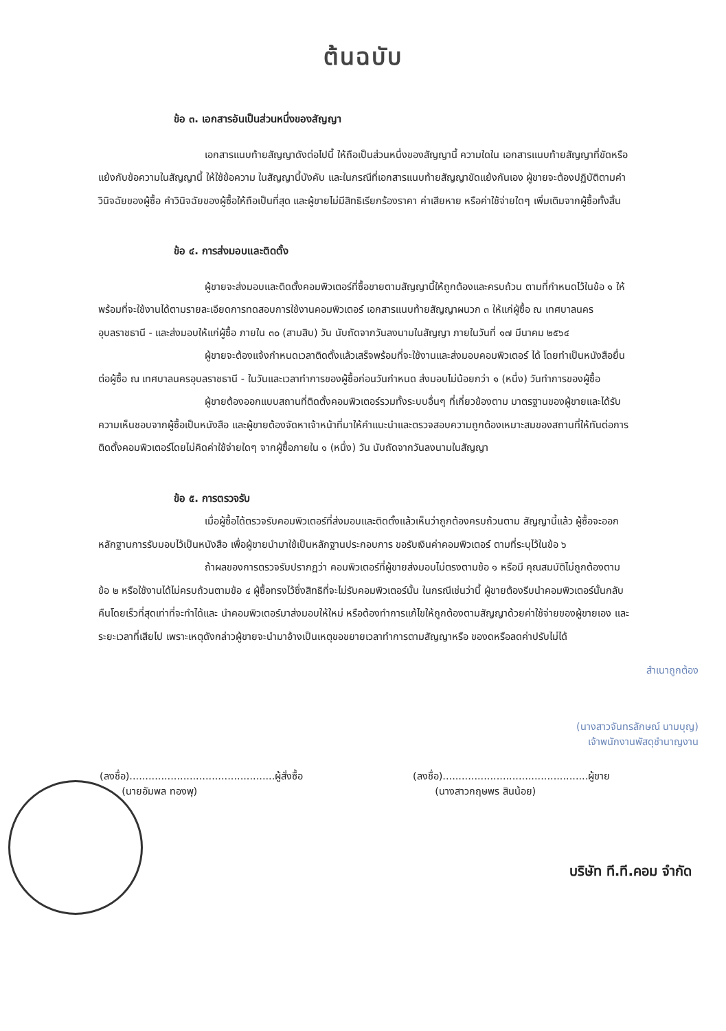ต้นฉบับ
ข้อ ๓. เอกสารอันเป็นส่วนหนึ่งของสัญญา
เอกสารแนบท้ายสัญญาดังต่อไปนี้ ให้ถือเป็นส่วนหนึ่งของสัญญานี้ ความใดใน เอกสารแนบท้ายสัญญาที่ขัดหรือแย้งกับข้อความในสัญญานี้ ให้ใช้ข้อความ ในสัญญานี้บังคับ และในกรณีที่เอกสารแนบท้ายสัญญาขัดแย้งกันเอง ผู้ขายจะต้องปฏิบัติตามคำวินิจฉัยของผู้ซื้อ คำวินิจฉัยของผู้ซื้อให้ถือเป็นที่สุด และผู้ขายไม่มีสิทธิเรียกร้องราคา ค่าเสียหาย หรือค่าใช้จ่ายใดๆ เพิ่มเติมจากผู้ซื้อทั้งสิ้น
ข้อ ๔. การส่งมอบและติดตั้ง
ผู้ขายจะส่งมอบและติดตั้งคอมพิวเตอร์ที่ซื้อขายตามสัญญานี้ให้ถูกต้องและครบถ้วน ตามที่กำหนดไว้ในข้อ ๑ ให้พร้อมที่จะใช้งานได้ตามรายละเอียดการทดสอบการใช้งานคอมพิวเตอร์ เอกสารแนบท้ายสัญญาผนวก ๓ ให้แก่ผู้ซื้อ ณ เทศบาลนครอุบลราชธานี - และส่งมอบให้แก่ผู้ซื้อ ภายใน ๓๐ (สามสิบ) วัน นับถัดจากวันลงนามในสัญญา ภายในวันที่ ๑๗ มีนาคม ๒๕๖๔
ผู้ขายจะต้องแจ้งกำหนดเวลาติดตั้งแล้วเสร็จพร้อมที่จะใช้งานและส่งมอบคอมพิวเตอร์ ได้ โดยทำเป็นหนังสือยื่นต่อผู้ซื้อ ณ เทศบาลนครอุบลราชธานี - ในวันและเวลาทำการของผู้ซื้อก่อนวันกำหนด ส่งมอบไม่น้อยกว่า ๑ (หนึ่ง) วันทำการของผู้ซื้อ
ผู้ขายต้องออกแบบสถานที่ติดตั้งคอมพิวเตอร์รวมทั้งระบบอื่นๆ ที่เกี่ยวข้องตาม มาตรฐานของผู้ขายและได้รับความเห็นชอบจากผู้ซื้อเป็นหนังสือ และผู้ขายต้องจัดหาเจ้าหน้าที่มาให้คำแนะนำและตรวจสอบความถูกต้องเหมาะสมของสถานที่ให้ทันต่อการติดตั้งคอมพิวเตอร์โดยไม่คิดค่าใช้จ่ายใดๆ จากผู้ซื้อภายใน ๑ (หนึ่ง) วัน นับถัดจากวันลงนามในสัญญา
ข้อ ๕. การตรวจรับ
เมื่อผู้ซื้อได้ตรวจรับคอมพิวเตอร์ที่ส่งมอบและติดตั้งแล้วเห็นว่าถูกต้องครบถ้วนตาม สัญญานี้แล้ว ผู้ซื้อจะออกหลักฐานการรับมอบไว้เป็นหนังสือ เพื่อผู้ขายนำมาใช้เป็นหลักฐานประกอบการ ขอรับเงินค่าคอมพิวเตอร์ ตามที่ระบุไว้ในข้อ ๖
ถ้าผลของการตรวจรับปรากฏว่า คอมพิวเตอร์ที่ผู้ขายส่งมอบไม่ตรงตามข้อ ๑ หรือมี คุณสมบัติไม่ถูกต้องตามข้อ ๒ หรือใช้งานได้ไม่ครบถ้วนตามข้อ ๔ ผู้ซื้อทรงไว้ซึ่งสิทธิที่จะไม่รับคอมพิวเตอร์นั้น ในกรณีเช่นว่านี้ ผู้ขายต้องรีบนำคอมพิวเตอร์นั้นกลับคืนโดยเร็วที่สุดเท่าที่จะทำได้และ นำคอมพิวเตอร์มาส่งมอบให้ใหม่ หรือต้องทำการแก้ไขให้ถูกต้องตามสัญญาด้วยค่าใช้จ่ายของผู้ขายเอง และระยะเวลาที่เสียไป เพราะเหตุดังกล่าวผู้ขายจะนำมาอ้างเป็นเหตุขอขยายเวลาทำการตามสัญญาหรือ ของดหรือลดค่าปรับไม่ได้
สำเนาถูกต้อง
(นางสาวจันทรลักษณ์ นามบุญ)
เจ้าพนักงานพัสดุชำนาญงาน
(ลงชื่อ)..............................................ผู้สั่งซื้อ
(นายอัมพล ทองพุ)
(ลงชื่อ)..............................................ผู้ขาย
(นางสาวกฤษพร สินน้อย)
บริษัท ที.ที.คอม จำกัด